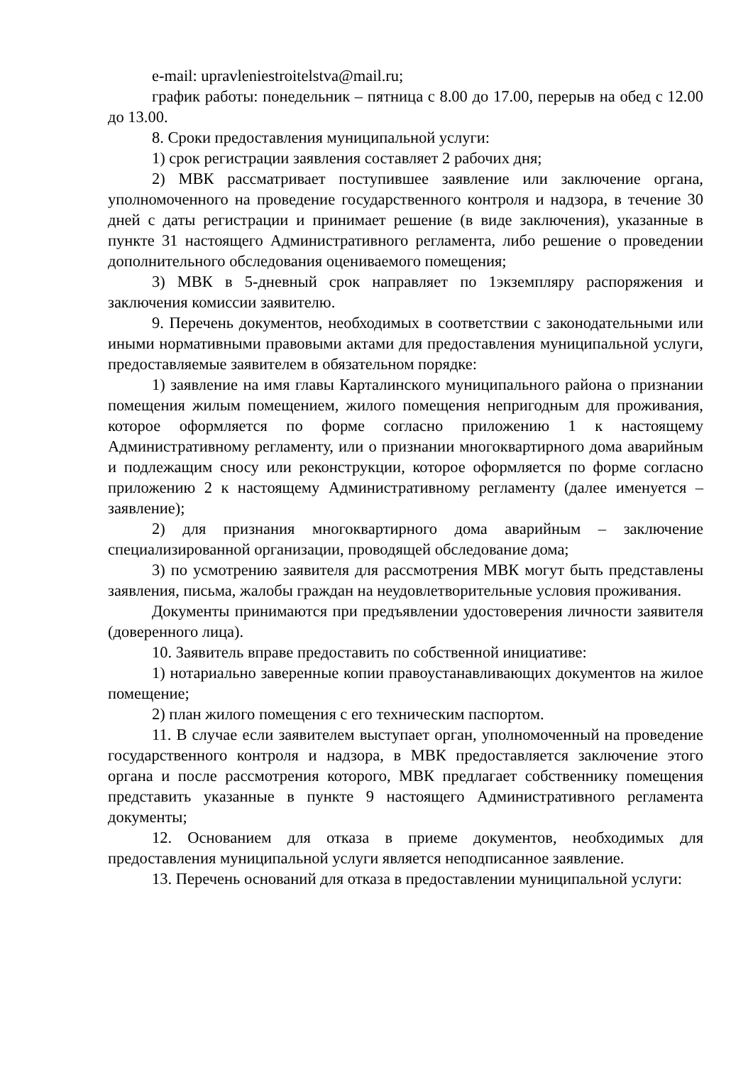e-mail: upravleniestroitelstva@mail.ru;
график работы: понедельник – пятница с 8.00 до 17.00, перерыв на обед с 12.00 до 13.00.
8. Сроки предоставления муниципальной услуги:
1) срок регистрации заявления составляет 2 рабочих дня;
2) МВК рассматривает поступившее заявление или заключение органа, уполномоченного на проведение государственного контроля и надзора, в течение 30 дней с даты регистрации и принимает решение (в виде заключения), указанные в пункте 31 настоящего Административного регламента, либо решение о проведении дополнительного обследования оцениваемого помещения;
3) МВК в 5-дневный срок направляет по 1экземпляру распоряжения и заключения комиссии заявителю.
9. Перечень документов, необходимых в соответствии с законодательными или иными нормативными правовыми актами для предоставления муниципальной услуги, предоставляемые заявителем в обязательном порядке:
1) заявление на имя главы Карталинского муниципального района о признании помещения жилым помещением, жилого помещения непригодным для проживания, которое оформляется по форме согласно приложению 1 к настоящему Административному регламенту, или о признании многоквартирного дома аварийным и подлежащим сносу или реконструкции, которое оформляется по форме согласно приложению 2 к настоящему Административному регламенту (далее именуется – заявление);
2) для признания многоквартирного дома аварийным – заключение специализированной организации, проводящей обследование дома;
3) по усмотрению заявителя для рассмотрения МВК могут быть представлены заявления, письма, жалобы граждан на неудовлетворительные условия проживания.
Документы принимаются при предъявлении удостоверения личности заявителя (доверенного лица).
10. Заявитель вправе предоставить по собственной инициативе:
1) нотариально заверенные копии правоустанавливающих документов на жилое помещение;
2) план жилого помещения с его техническим паспортом.
11. В случае если заявителем выступает орган, уполномоченный на проведение государственного контроля и надзора, в МВК предоставляется заключение этого органа и после рассмотрения которого, МВК предлагает собственнику помещения представить указанные в пункте 9 настоящего Административного регламента документы;
12. Основанием для отказа в приеме документов, необходимых для предоставления муниципальной услуги является неподписанное заявление.
13. Перечень оснований для отказа в предоставлении муниципальной услуги: